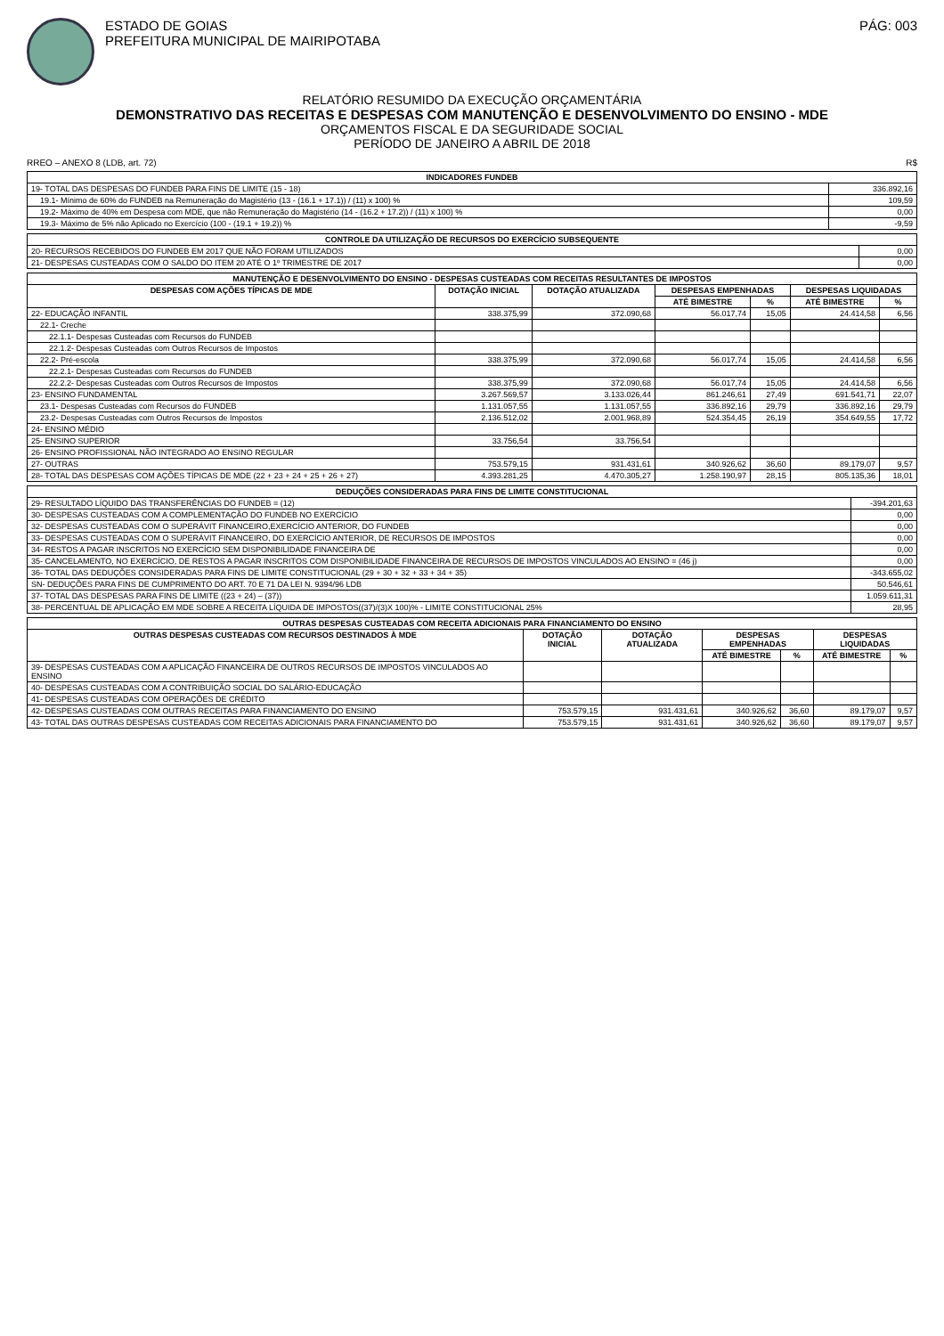ESTADO DE GOIAS
PREFEITURA MUNICIPAL DE MAIRIPOTABA
PÁG: 003
RELATÓRIO RESUMIDO DA EXECUÇÃO ORÇAMENTÁRIA
DEMONSTRATIVO DAS RECEITAS E DESPESAS COM MANUTENÇÃO E DESENVOLVIMENTO DO ENSINO - MDE
ORÇAMENTOS FISCAL E DA SEGURIDADE SOCIAL
PERÍODO DE JANEIRO A ABRIL DE 2018
RREO – ANEXO 8 (LDB, art. 72) R$
| INDICADORES FUNDEB | |
| --- | --- |
| 19- TOTAL DAS DESPESAS DO FUNDEB PARA FINS DE LIMITE (15 - 18) | 336.892,16 |
| 19.1- Mínimo de 60% do FUNDEB na Remuneração do Magistério (13 - (16.1 + 17.1)) / (11) x 100) % | 109,59 |
| 19.2- Máximo de 40% em Despesa com MDE, que não Remuneração do Magistério (14 - (16.2 + 17.2)) / (11) x 100) % | 0,00 |
| 19.3- Máximo de 5% não Aplicado no Exercício (100 - (19.1 + 19.2)) % | -9,59 |
| CONTROLE DA UTILIZAÇÃO DE RECURSOS DO EXERCÍCIO SUBSEQUENTE | |
| --- | --- |
| 20- RECURSOS RECEBIDOS DO FUNDEB EM 2017 QUE NÃO FORAM UTILIZADOS | 0,00 |
| 21- DESPESAS CUSTEADAS COM O SALDO DO ITEM 20 ATÉ O 1º TRIMESTRE DE 2017 | 0,00 |
| MANUTENÇÃO E DESENVOLVIMENTO DO ENSINO - DESPESAS CUSTEADAS COM RECEITAS RESULTANTES DE IMPOSTOS | | | | | | |
| --- | --- | --- | --- | --- | --- | --- |
| DESPESAS COM AÇÕES TÍPICAS DE MDE | DOTAÇÃO INICIAL | DOTAÇÃO ATUALIZADA | DESPESAS EMPENHADAS | | DESPESAS LIQUIDADAS | |
| | | | ATÉ BIMESTRE | % | ATÉ BIMESTRE | % |
| 22- EDUCAÇÃO INFANTIL | 338.375,99 | 372.090,68 | 56.017,74 | 15,05 | 24.414,58 | 6,56 |
| 22.1- Creche | | | | | | |
| 22.1.1- Despesas Custeadas com Recursos do FUNDEB | | | | | | |
| 22.1.2- Despesas Custeadas com Outros Recursos de Impostos | | | | | | |
| 22.2- Pré-escola | 338.375,99 | 372.090,68 | 56.017,74 | 15,05 | 24.414,58 | 6,56 |
| 22.2.1- Despesas Custeadas com Recursos do FUNDEB | | | | | | |
| 22.2.2- Despesas Custeadas com Outros Recursos de Impostos | 338.375,99 | 372.090,68 | 56.017,74 | 15,05 | 24.414,58 | 6,56 |
| 23- ENSINO FUNDAMENTAL | 3.267.569,57 | 3.133.026,44 | 861.246,61 | 27,49 | 691.541,71 | 22,07 |
| 23.1- Despesas Custeadas com Recursos do FUNDEB | 1.131.057,55 | 1.131.057,55 | 336.892,16 | 29,79 | 336.892,16 | 29,79 |
| 23.2- Despesas Custeadas com Outros Recursos de Impostos | 2.136.512,02 | 2.001.968,89 | 524.354,45 | 26,19 | 354.649,55 | 17,72 |
| 24- ENSINO MÉDIO | | | | | | |
| 25- ENSINO SUPERIOR | 33.756,54 | 33.756,54 | | | | |
| 26- ENSINO PROFISSIONAL NÃO INTEGRADO AO ENSINO REGULAR | | | | | | |
| 27- OUTRAS | 753.579,15 | 931.431,61 | 340.926,62 | 36,60 | 89.179,07 | 9,57 |
| 28- TOTAL DAS DESPESAS COM AÇÕES TÍPICAS DE MDE (22 + 23 + 24 + 25 + 26 + 27) | 4.393.281,25 | 4.470.305,27 | 1.258.190,97 | 28,15 | 805.135,36 | 18,01 |
| DEDUÇÕES CONSIDERADAS PARA FINS DE LIMITE CONSTITUCIONAL | |
| --- | --- |
| 29- RESULTADO LÍQUIDO DAS TRANSFERÊNCIAS DO FUNDEB = (12) | -394.201,63 |
| 30- DESPESAS CUSTEADAS COM A COMPLEMENTAÇÃO DO FUNDEB NO EXERCÍCIO | 0,00 |
| 32- DESPESAS CUSTEADAS COM O SUPERÁVIT FINANCEIRO,EXERCÍCIO ANTERIOR, DO FUNDEB | 0,00 |
| 33- DESPESAS CUSTEADAS COM O SUPERÁVIT FINANCEIRO, DO EXERCÍCIO ANTERIOR, DE RECURSOS DE IMPOSTOS | 0,00 |
| 34- RESTOS A PAGAR INSCRITOS NO EXERCÍCIO SEM DISPONIBILIDADE FINANCEIRA DE | 0,00 |
| 35- CANCELAMENTO, NO EXERCÍCIO, DE RESTOS A PAGAR INSCRITOS COM DISPONIBILIDADE FINANCEIRA DE RECURSOS DE IMPOSTOS VINCULADOS AO ENSINO = (46 j) | 0,00 |
| 36- TOTAL DAS DEDUÇÕES CONSIDERADAS PARA FINS DE LIMITE CONSTITUCIONAL (29 + 30 + 32 + 33 + 34 + 35) | -343.655,02 |
| SN- DEDUÇÕES PARA FINS DE CUMPRIMENTO DO ART. 70 E 71 DA LEI N. 9394/96 LDB | 50.546,61 |
| 37- TOTAL DAS DESPESAS PARA FINS DE LIMITE ((23 + 24) – (37)) | 1.059.611,31 |
| 38- PERCENTUAL DE APLICAÇÃO EM MDE SOBRE A RECEITA LÍQUIDA DE IMPOSTOS((37)/(3)X 100)% - LIMITE CONSTITUCIONAL 25% | 28,95 |
| OUTRAS DESPESAS CUSTEADAS COM RECEITA ADICIONAIS PARA FINANCIAMENTO DO ENSINO | | | | | | |
| --- | --- | --- | --- | --- | --- | --- |
| OUTRAS DESPESAS CUSTEADAS COM RECURSOS DESTINADOS À MDE | DOTAÇÃO INICIAL | DOTAÇÃO ATUALIZADA | DESPESAS EMPENHADAS | | DESPESAS LIQUIDADAS | |
| | | | ATÉ BIMESTRE | % | ATÉ BIMESTRE | % |
| 39- DESPESAS CUSTEADAS COM A APLICAÇÃO FINANCEIRA DE OUTROS RECURSOS DE IMPOSTOS VINCULADOS AO ENSINO | | | | | | |
| 40- DESPESAS CUSTEADAS COM A CONTRIBUIÇÃO SOCIAL DO SALÁRIO-EDUCAÇÃO | | | | | | |
| 41- DESPESAS CUSTEADAS COM OPERAÇÕES DE CRÉDITO | | | | | | |
| 42- DESPESAS CUSTEADAS COM OUTRAS RECEITAS PARA FINANCIAMENTO DO ENSINO | 753.579,15 | 931.431,61 | 340.926,62 | 36,60 | 89.179,07 | 9,57 |
| 43- TOTAL DAS OUTRAS DESPESAS CUSTEADAS COM RECEITAS ADICIONAIS PARA FINANCIAMENTO DO | 753.579,15 | 931.431,61 | 340.926,62 | 36,60 | 89.179,07 | 9,57 |